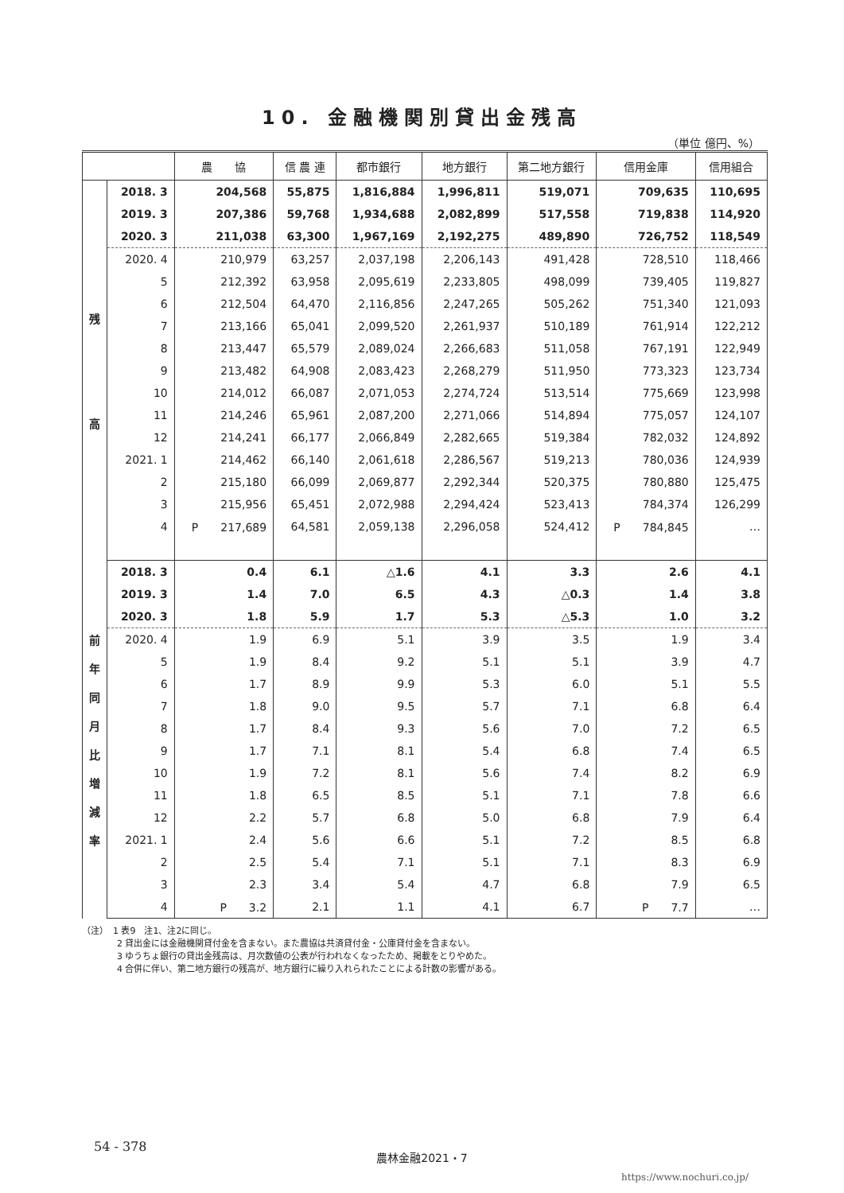10. 金融機関別貸出金残高
（単位 億円、%）
| | | 農 協 | 信 農 連 | 都市銀行 | 地方銀行 | 第二地方銀行 | 信用金庫 | 信用組合 |
| --- | --- | --- | --- | --- | --- | --- | --- | --- |
| 残 高 | 2018. 3 | 204,568 | 55,875 | 1,816,884 | 1,996,811 | 519,071 | 709,635 | 110,695 |
| | 2019. 3 | 207,386 | 59,768 | 1,934,688 | 2,082,899 | 517,558 | 719,838 | 114,920 |
| | 2020. 3 | 211,038 | 63,300 | 1,967,169 | 2,192,275 | 489,890 | 726,752 | 118,549 |
| | 2020. 4 | 210,979 | 63,257 | 2,037,198 | 2,206,143 | 491,428 | 728,510 | 118,466 |
| | 5 | 212,392 | 63,958 | 2,095,619 | 2,233,805 | 498,099 | 739,405 | 119,827 |
| | 6 | 212,504 | 64,470 | 2,116,856 | 2,247,265 | 505,262 | 751,340 | 121,093 |
| | 7 | 213,166 | 65,041 | 2,099,520 | 2,261,937 | 510,189 | 761,914 | 122,212 |
| | 8 | 213,447 | 65,579 | 2,089,024 | 2,266,683 | 511,058 | 767,191 | 122,949 |
| | 9 | 213,482 | 64,908 | 2,083,423 | 2,268,279 | 511,950 | 773,323 | 123,734 |
| | 10 | 214,012 | 66,087 | 2,071,053 | 2,274,724 | 513,514 | 775,669 | 123,998 |
| | 11 | 214,246 | 65,961 | 2,087,200 | 2,271,066 | 514,894 | 775,057 | 124,107 |
| | 12 | 214,241 | 66,177 | 2,066,849 | 2,282,665 | 519,384 | 782,032 | 124,892 |
| | 2021. 1 | 214,462 | 66,140 | 2,061,618 | 2,286,567 | 519,213 | 780,036 | 124,939 |
| | 2 | 215,180 | 66,099 | 2,069,877 | 2,292,344 | 520,375 | 780,880 | 125,475 |
| | 3 | 215,956 | 65,451 | 2,072,988 | 2,294,424 | 523,413 | 784,374 | 126,299 |
| | 4 | P 217,689 | 64,581 | 2,059,138 | 2,296,058 | 524,412 | P 784,845 | … |
| 前 年 同 月 比 増 減 率 | 2018. 3 | 0.4 | 6.1 | △1.6 | 4.1 | 3.3 | 2.6 | 4.1 |
| | 2019. 3 | 1.4 | 7.0 | 6.5 | 4.3 | △0.3 | 1.4 | 3.8 |
| | 2020. 3 | 1.8 | 5.9 | 1.7 | 5.3 | △5.3 | 1.0 | 3.2 |
| | 2020. 4 | 1.9 | 6.9 | 5.1 | 3.9 | 3.5 | 1.9 | 3.4 |
| | 5 | 1.9 | 8.4 | 9.2 | 5.1 | 5.1 | 3.9 | 4.7 |
| | 6 | 1.7 | 8.9 | 9.9 | 5.3 | 6.0 | 5.1 | 5.5 |
| | 7 | 1.8 | 9.0 | 9.5 | 5.7 | 7.1 | 6.8 | 6.4 |
| | 8 | 1.7 | 8.4 | 9.3 | 5.6 | 7.0 | 7.2 | 6.5 |
| | 9 | 1.7 | 7.1 | 8.1 | 5.4 | 6.8 | 7.4 | 6.5 |
| | 10 | 1.9 | 7.2 | 8.1 | 5.6 | 7.4 | 8.2 | 6.9 |
| | 11 | 1.8 | 6.5 | 8.5 | 5.1 | 7.1 | 7.8 | 6.6 |
| | 12 | 2.2 | 5.7 | 6.8 | 5.0 | 6.8 | 7.9 | 6.4 |
| | 2021. 1 | 2.4 | 5.6 | 6.6 | 5.1 | 7.2 | 8.5 | 6.8 |
| | 2 | 2.5 | 5.4 | 7.1 | 5.1 | 7.1 | 8.3 | 6.9 |
| | 3 | 2.3 | 3.4 | 5.4 | 4.7 | 6.8 | 7.9 | 6.5 |
| | 4 | P 3.2 | 2.1 | 1.1 | 4.1 | 6.7 | P 7.7 | … |
（注）　1 表9　注1、注2に同じ。
　　　　2 貸出金には金融機関貸付金を含まない。また農協は共済貸付金・公庫貸付金を含まない。
　　　　3 ゆうちょ銀行の貸出金残高は、月次数値の公表が行われなくなったため、掲載をとりやめた。
　　　　4 合併に伴い、第二地方銀行の残高が、地方銀行に繰り入れられたことによる計数の影響がある。
54 - 378
農林金融2021・7
https://www.nochuri.co.jp/